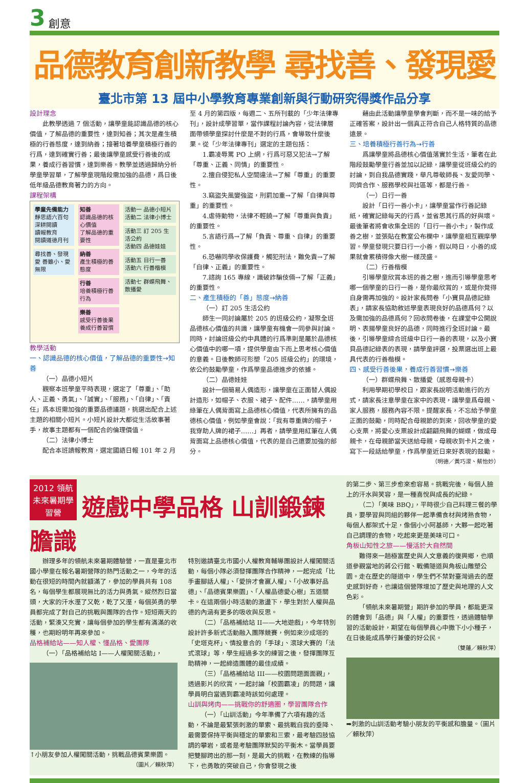3 創意
品德教育創新教學 尋找善、發現愛
臺北市第 13 屆中小學教育專業創新與行動研究得獎作品分享
設計理念
此教學透過 7 個活動，讓學童能認識品德的核心價值，了解品德的重要性，達到知善；其次是產生積極的行善態度，達到納善；接著培養學童積極行善的行爲，達到確實行善；最後讓學童感受行善後的成果，養成行善習慣，達到樂善。教學並透過歸納分析學童學習單，了解學童現階段需加強的品德，爲日後低年級品德教育著力的方向。
課程架構
學童先備能力
靜思語六百句
深耕閱讀
讀報教育
閱讀道德月刊
尋找善、發現愛 善雖小、愛無限
知善
認識品德的核心價值
了解品德的重要性
納善
產生積極的善態度
行善
培養積極行善行為
樂善
感受行善後果
養成行善習慣
活動一 品德小短片
活動二 法律小博士
活動三 訂 205 生活公約
活動四 品德娃娃
活動五 日行一善
活動六 行善楷模
活動七 群蝶飛舞、散播愛
教學活動
一、認識品德的核心價值，了解品德的重要性→知善
（一）品德小短片
觀察本班學童平時表現，選定了「尊重」、「助人、正義、勇氣」、「誠實」、「服務」、「自律」、「責任」爲本班需加強的重要品德議題，挑選出配合上述主題的相關小短片。小短片設計大都從生活故事著手，故事主題都有一個配合的倫理價值。
（二）法律小博士
配合本班讀報教育，選定國語日報 101 年 2 月
至 4 月的第四版，每週二、五所刊載的「少年法律專刊」，設計成學習單，當作課程討論內容，從法律層面帶領學童探討什麼是不對的行爲，會導致什麼後果。從「少年法律專刊」選定的主題包括：
1.霸凌辱罵 PO 上網，行爲可惡又犯法→了解「尊重、正義、同情」的重要性。
2.擅自侵犯私人空間違法→了解「尊重」的重要性。
3.竊盜失風變強盜，刑罰加重→了解「自律與尊重」的重要性。
4.虐待動物，法律不輕饒→了解「尊重與負責」的重要性。
5.言語行爲→了解「負責、尊重、自律」的重要性。
6.恐嚇同學收保護費，觸犯刑法，難免責→了解「自律、正義」的重要性。
7.諮詢 165 專線，識破詐騙伎倆→了解「正義」的重要性。
二、產生積極的「善」態度→納善
（一）訂 205 生活公約
師生一同討論屬於 205 的班級公約，凝聚全班品德核心價值的共識，讓學童有機會一同參與討論。同時，討論班級公約中具體的行爲準則是屬於品德核心價值中的哪一項，提供學童由下而上思考核心價值的意義。日後教師可形塑「205 班級公約」的環境，依公約鼓勵學童，作爲學童品德進步的依據。
（二）品德娃娃
設計一個簡易人偶造形，讓學童在正面替人偶設計造形，如帽子、衣服、裙子、配件……，請學童用綠筆在人偶背面寫上品德核心價值，代表所擁有的品德核心價值，例如學童會說：「我有尊重牌的帽子，我穿助人牌的裙子……」再者，請學童用紅筆在人偶背面寫上品德核心價值，代表的是自己還要加強的部分。
藉由此活動讓學童學會判斷，而不是一味的給予正確答案，設計出一個真正符合自己人格特質的品德遠景。
三、培養積極行善行為→行善
爲讓學童將品德核心價值落實於生活，筆者在此階段鼓勵學童行善並加以記錄，讓學童從班級公約的討論，到自我品德實踐，舉凡尊敬師長、友愛同學、同儕合作、服務學校與社區等，都是行善。
（一）日行一善
設計「日行一善小卡」，讓學童當作行善記錄紙，確實記錄每天的行爲，並省思其行爲的好與壞。最後筆者將會收集全班的「日行一善小卡」，製作成善之樹，並張貼在教室公布欄中，讓學童相互觀摩學習。學童發現只要日行一小善，假以時日，小善的成果就會累積得像大樹一樣茂盛。
（二）行善楷模
引導學童欣賞本班的善之樹，進而引導學童思考哪一個學童的日行一善，是你最欣賞的，或是你覺得自身需再加強的。設計家長問卷「小寶貝品德記錄表」，請家長協助敘述學童表現良好的品德爲何？以及需加強的品德爲何？回收問卷後，在課堂中公開說明、表揚學童良好的品德，同時進行全班討論。最後，引導學童綜合班級中日行一善的表現，以及小寶貝品德記錄表的表現，請學童評選，投票選出班上最具代表的行善楷模。
四、感受行善後果，養成行善習慣→樂善
（一）群蝶飛舞、散播愛（感恩母親卡）
利用學期初學校日，跟家長說明活動進行的方式，請家長注意學童在家中的表現，讓學童爲母親、家人服務，服務內容不限。提醒家長，不忘給予學童正面的鼓勵，同時配合母親節的到來，回收學童的愛心支票，將愛心支票設計成翩翩飛舞的蝴蝶，做成母親卡，在母親節當天送給母親，母親收到卡片之後，寫下一段話給學童，作爲學童近日來好表現的鼓勵。
（明德／黃巧濛、蔡怡妙）
2012 領航未來暑期學習營
遊戲中學品格 山訓鍛鍊膽識
辦理多年的領航未來暑期體驗營，一直是臺北市國小學童在報名暑期營隊的熱門活動之一，今年的活動在很短的時間內就額滿了，參加的學員共有 108 名，每個學生都展現無比的活力與勇氣。縱然烈日當頭，大家的汗水溼了又乾，乾了又溼，每個英勇的學員都完成了對自己的挑戰與團隊的合作。短短兩天的活動，緊湊又充實，讓每個參加的學生都有滿滿的收穫，也期盼明年再來參加。
品格補給站——知人權、懂品格、愛團隊
（一）「品格補給站 I——人權闖關活動」，
↑小朋友參加人權闖關活動，挑戰品德賓果樂園。
（圖片／賴秋萍）
特別邀請臺北市國小人權教育輔導團設計人權闖關活動，每個小隊必須發揮團隊合作精神，一起完成「比手畫腳話人權」、「愛拚才會贏人權」、「小故事好品德」、「品德賓果樂園」、「人權品德愛心樹」五道關卡。在這兩個小時活動的激盪下，學生對於人權與品德的內涵有更多的吸收與反思。
（二）「品格補給站 II——大地遊戲」，今年特別設計許多新式活動融入團隊競賽，例如來沙成塔的「史塔克杯」、情投意合的「手球」、滾球大賽的「法式滾球」等，學生經過多次的練習之後，發揮團隊互助精神，一起締造團體的最佳成績。
（三）「品格補給站 III——校園問題面面觀」，透過影片的欣賞，一起討論「校園霸凌」的問題，讓學員明白當遇到霸凌時該如何處理。
山訓與烤肉——挑戰你的舒適圈，學習團隊合作
（一）「山訓活動」今年準備了六項有趣的活動，不論是最緊張刺激的單索、最挑戰自我的垂降、最需要保持平衡與穩定的單索和三索，最考驗四肢協調的攀岩，或者是考驗團隊默契的平衡木。當學員要把雙腳跨出的那一刻，是最大的挑戰，在教練的指導下，也勇敢的突破自己，你會發現之後
的第二步、第三步愈來愈容易。挑戰完後，每個人臉上的汗水與笑容，是一種喜悅與成長的紀錄。
（二）「美味 BBQ」，平時很少自己料理三餐的學員，要學習與同組的夥伴一起準備食材與烤熟食物，每個人都架式十足，像個小小阿基師，大夥一起吃著自己調理的食物，吃起來更是美味可口。
角板山知性之旅——慢活於大自然間
難得來一趟極富歷史與人文意義的復興鄉，也順道參觀當地的蔣公行館、戰備隧道與角板山雕塑公園。走在歷史的隧道中，學生們不禁對臺灣過去的歷史感到好奇，也讓這個營隊增加了歷史與地理的人文色彩。
「領航未來暑期營」期許參加的學員，都能更深的體會到「品德」與「人權」的重要性，透過體驗學習的活動設計，期望在每個學員心中撒下小小種子，在日後能成爲學行兼優的好公民。
（雙蓮／賴秋萍）
➡刺激的山訓活動考驗小朋友的平衡感和膽量。（圖片／賴秋萍）